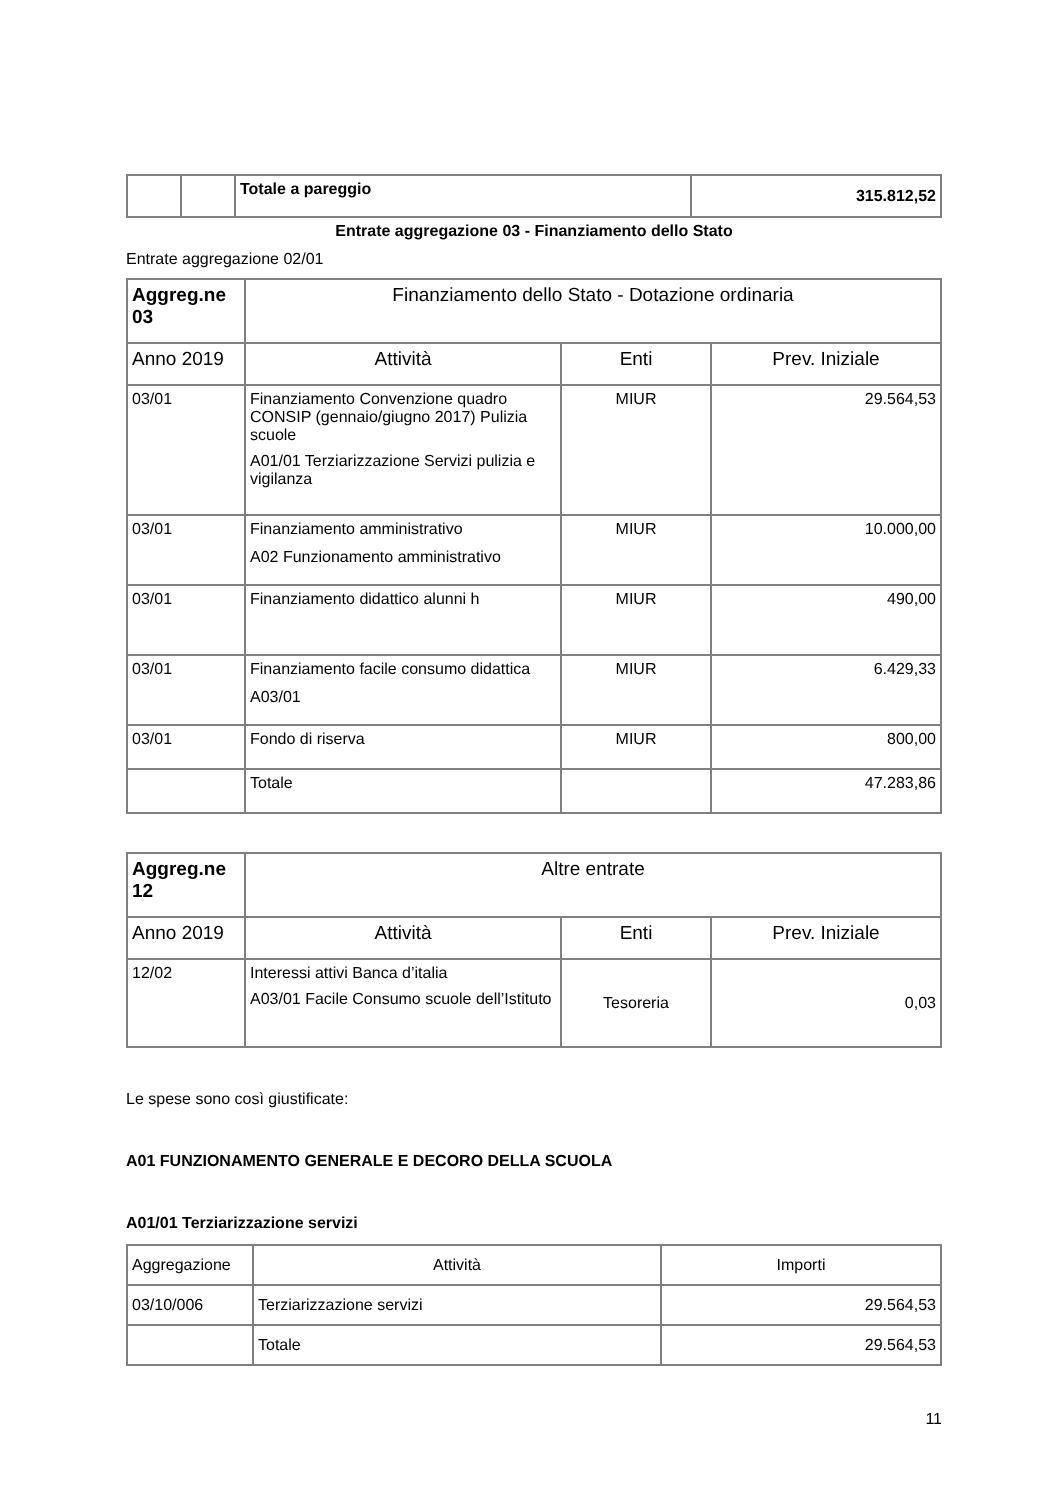| | | Totale a pareggio | 315.812,52 |
Entrate aggregazione 03 - Finanziamento dello Stato
Entrate aggregazione 02/01
| Aggreg.ne 03 | Finanziamento dello Stato - Dotazione ordinaria | | |
| --- | --- | --- | --- |
| Anno 2019 | Attività | Enti | Prev. Iniziale |
| 03/01 | Finanziamento Convenzione quadro CONSIP (gennaio/giugno 2017) Pulizia scuole A01/01 Terziarizzazione Servizi pulizia e vigilanza | MIUR | 29.564,53 |
| 03/01 | Finanziamento amministrativo A02 Funzionamento amministrativo | MIUR | 10.000,00 |
| 03/01 | Finanziamento didattico alunni h | MIUR | 490,00 |
| 03/01 | Finanziamento facile consumo didattica A03/01 | MIUR | 6.429,33 |
| 03/01 | Fondo di riserva | MIUR | 800,00 |
| | Totale | | 47.283,86 |
| Aggreg.ne 12 | Altre entrate | | |
| --- | --- | --- | --- |
| Anno 2019 | Attività | Enti | Prev. Iniziale |
| 12/02 | Interessi attivi Banca d’italia A03/01 Facile Consumo scuole dell’Istituto | Tesoreria | 0,03 |
Le spese sono così giustificate:
A01 FUNZIONAMENTO GENERALE E DECORO DELLA SCUOLA
A01/01 Terziarizzazione servizi
| Aggregazione | Attività | Importi |
| 03/10/006 | Terziarizzazione servizi | 29.564,53 |
| | Totale | 29.564,53 |
11